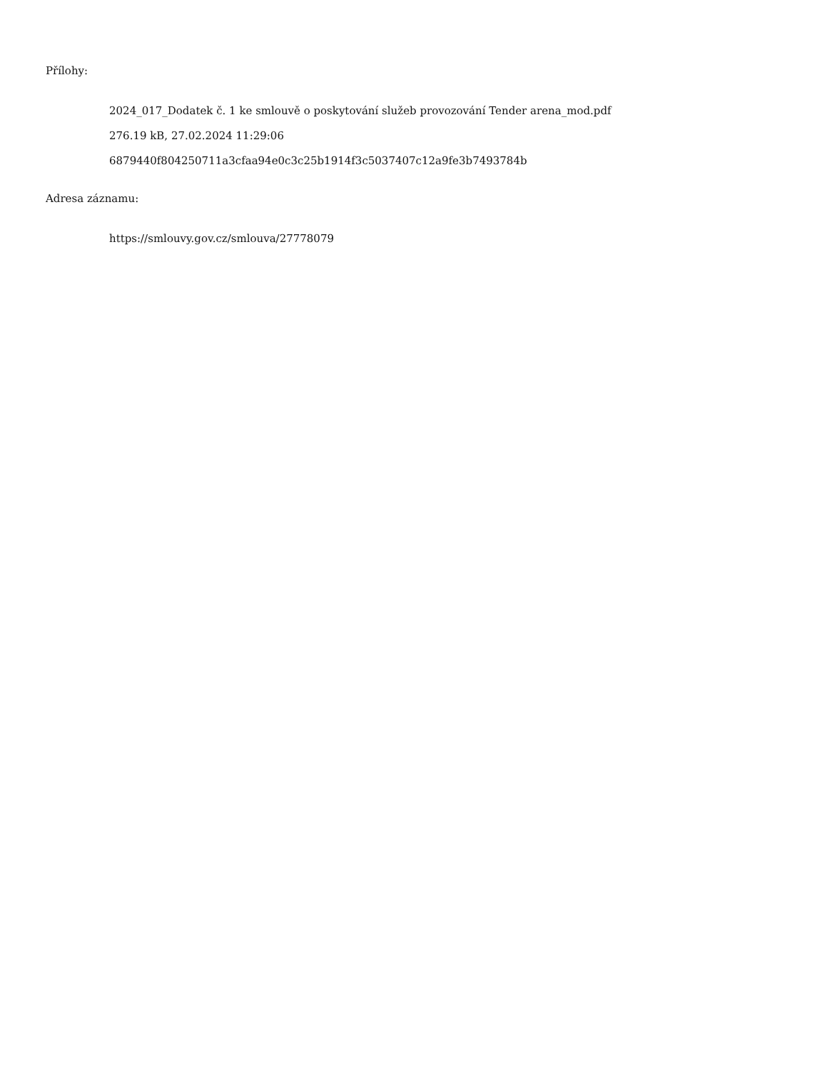Přílohy:
2024_017_Dodatek č. 1 ke smlouvě o poskytování služeb provozování Tender arena_mod.pdf
276.19 kB, 27.02.2024 11:29:06
6879440f804250711a3cfaa94e0c3c25b1914f3c5037407c12a9fe3b7493784b
Adresa záznamu:
https://smlouvy.gov.cz/smlouva/27778079